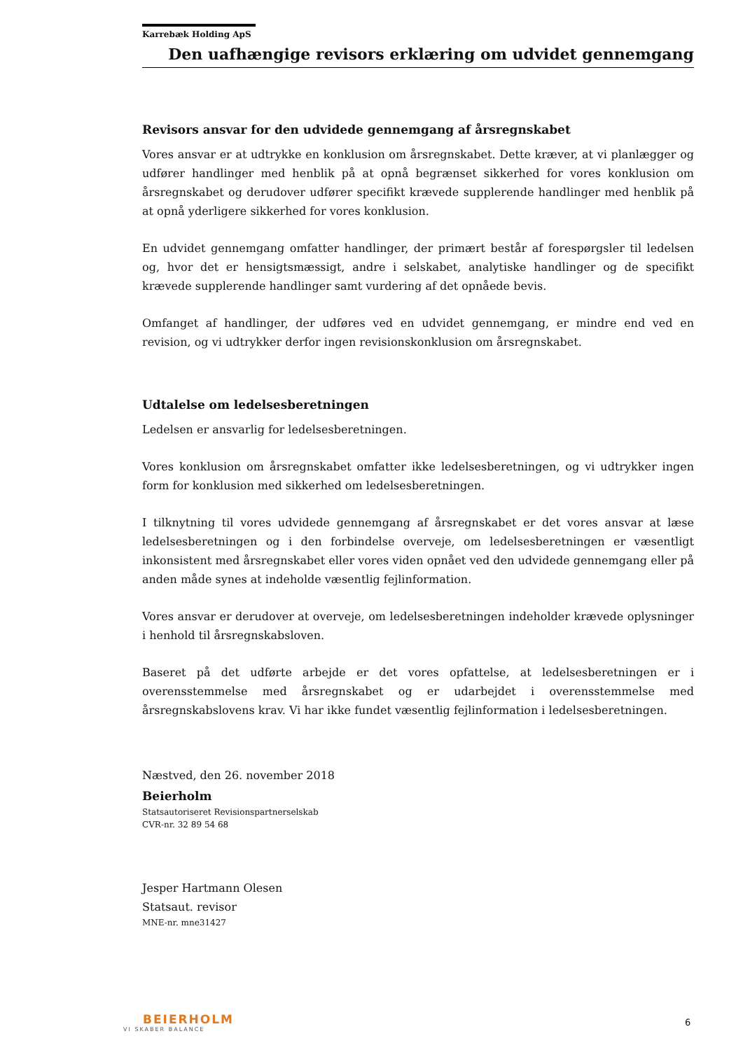Karrebæk Holding ApS
Den uafhængige revisors erklæring om udvidet gennemgang
Revisors ansvar for den udvidede gennemgang af årsregnskabet
Vores ansvar er at udtrykke en konklusion om årsregnskabet. Dette kræver, at vi planlægger og udfører handlinger med henblik på at opnå begrænset sikkerhed for vores konklusion om årsregnskabet og derudover udfører specifikt krævede supplerende handlinger med henblik på at opnå yderligere sikkerhed for vores konklusion.
En udvidet gennemgang omfatter handlinger, der primært består af forespørgsler til ledelsen og, hvor det er hensigtsmæssigt, andre i selskabet, analytiske handlinger og de specifikt krævede supplerende handlinger samt vurdering af det opnåede bevis.
Omfanget af handlinger, der udføres ved en udvidet gennemgang, er mindre end ved en revision, og vi udtrykker derfor ingen revisionskonklusion om årsregnskabet.
Udtalelse om ledelsesberetningen
Ledelsen er ansvarlig for ledelsesberetningen.
Vores konklusion om årsregnskabet omfatter ikke ledelsesberetningen, og vi udtrykker ingen form for konklusion med sikkerhed om ledelsesberetningen.
I tilknytning til vores udvidede gennemgang af årsregnskabet er det vores ansvar at læse ledelsesberetningen og i den forbindelse overveje, om ledelsesberetningen er væsentligt inkonsistent med årsregnskabet eller vores viden opnået ved den udvidede gennemgang eller på anden måde synes at indeholde væsentlig fejlinformation.
Vores ansvar er derudover at overveje, om ledelsesberetningen indeholder krævede oplysninger i henhold til årsregnskabsloven.
Baseret på det udførte arbejde er det vores opfattelse, at ledelsesberetningen er i overensstemmelse med årsregnskabet og er udarbejdet i overensstemmelse med årsregnskabslovens krav. Vi har ikke fundet væsentlig fejlinformation i ledelsesberetningen.
Næstved, den 26. november 2018
Beierholm
Statsautoriseret Revisionspartnerselskab
CVR-nr. 32 89 54 68
Jesper Hartmann Olesen
Statsaut. revisor
MNE-nr. mne31427
BEIERHOLM
VI SKABER BALANCE
6